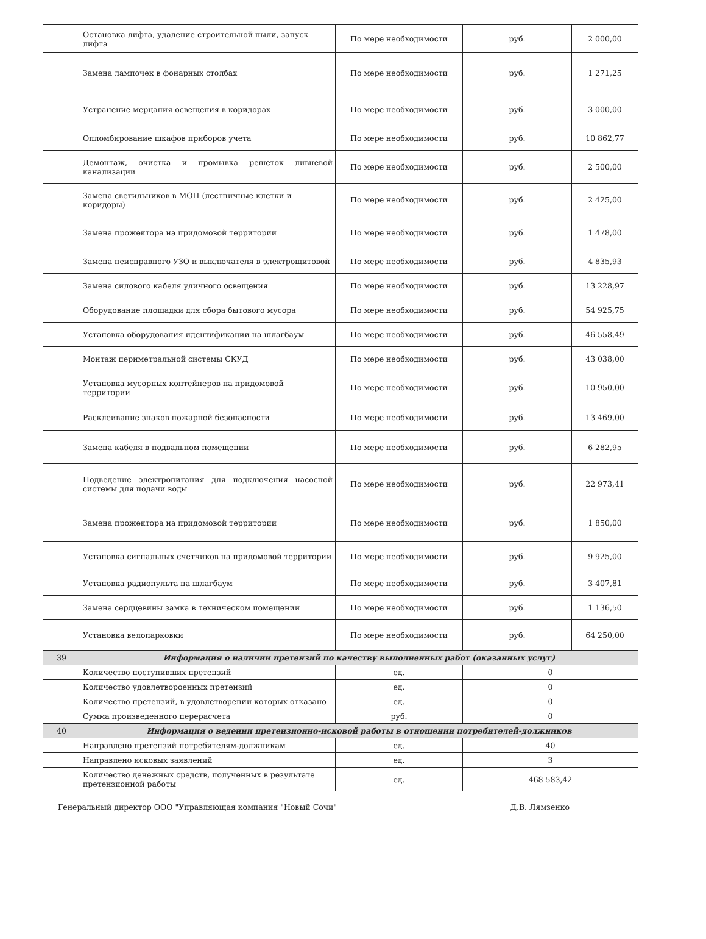| | Остановка лифта, удаление строительной пыли, запуск лифта | По мере необходимости | руб. | 2 000,00 |
| | Замена лампочек в фонарных столбах | По мере необходимости | руб. | 1 271,25 |
| | Устранение мерцания освещения в коридорах | По мере необходимости | руб. | 3 000,00 |
| | Опломбирование шкафов приборов учета | По мере необходимости | руб. | 10 862,77 |
| | Демонтаж, очистка и промывка решеток ливневой канализации | По мере необходимости | руб. | 2 500,00 |
| | Замена светильников в МОП (лестничные клетки и коридоры) | По мере необходимости | руб. | 2 425,00 |
| | Замена прожектора на придомовой территории | По мере необходимости | руб. | 1 478,00 |
| | Замена неисправного УЗО и выключателя в электрощитовой | По мере необходимости | руб. | 4 835,93 |
| | Замена силового кабеля уличного освещения | По мере необходимости | руб. | 13 228,97 |
| | Оборудование площадки для сбора бытового мусора | По мере необходимости | руб. | 54 925,75 |
| | Установка оборудования идентификации на шлагбаум | По мере необходимости | руб. | 46 558,49 |
| | Монтаж периметральной системы СКУД | По мере необходимости | руб. | 43 038,00 |
| | Установка мусорных контейнеров на придомовой территории | По мере необходимости | руб. | 10 950,00 |
| | Расклеивание знаков пожарной безопасности | По мере необходимости | руб. | 13 469,00 |
| | Замена кабеля в подвальном помещении | По мере необходимости | руб. | 6 282,95 |
| | Подведение электропитания для подключения насосной системы для подачи воды | По мере необходимости | руб. | 22 973,41 |
| | Замена прожектора на придомовой территории | По мере необходимости | руб. | 1 850,00 |
| | Установка сигнальных счетчиков на придомовой территории | По мере необходимости | руб. | 9 925,00 |
| | Установка радиопульта на шлагбаум | По мере необходимости | руб. | 3 407,81 |
| | Замена сердцевины замка в техническом помещении | По мере необходимости | руб. | 1 136,50 |
| | Установка велопарковки | По мере необходимости | руб. | 64 250,00 |
| 39 | Информация о наличии претензий по качеству выполненных работ (оказанных услуг) | | | |
| | Количество поступивших претензий | ед. | 0 | |
| | Количество удовлетвороенных претензий | ед. | 0 | |
| | Количество претензий, в удовлетворении которых отказано | ед. | 0 | |
| | Сумма произведенного перерасчета | руб. | 0 | |
| 40 | Информация о ведении претензионно-исковой работы в отношении потребителей-должников | | | |
| | Направлено претензий потребителям-должникам | ед. | 40 | |
| | Направлено исковых заявлений | ед. | 3 | |
| | Количество денежных средств, полученных в результате претензионной работы | ед. | 468 583,42 | |
Генеральный директор ООО "Управляющая компания "Новый Сочи" Д.В. Лямзенко